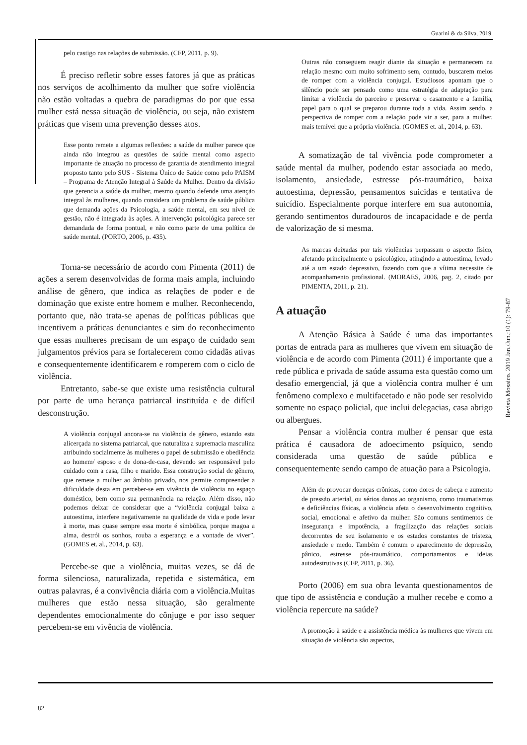Guarini & da Silva, 2019.
pelo castigo nas relações de submissão. (CFP, 2011, p. 9).
É preciso refletir sobre esses fatores já que as práticas nos serviços de acolhimento da mulher que sofre violência não estão voltadas a quebra de paradigmas do por que essa mulher está nessa situação de violência, ou seja, não existem práticas que visem uma prevenção desses atos.
Esse ponto remete a algumas reflexões: a saúde da mulher parece que ainda não integrou as questões de saúde mental como aspecto importante de atuação no processo de garantia de atendimento integral proposto tanto pelo SUS - Sistema Único de Saúde como pelo PAISM – Programa de Atenção Integral à Saúde da Mulher. Dentro da divisão que gerencia a saúde da mulher, mesmo quando defende uma atenção integral às mulheres, quando considera um problema de saúde pública que demanda ações da Psicologia, a saúde mental, em seu nível de gestão, não é integrada às ações. A intervenção psicológica parece ser demandada de forma pontual, e não como parte de uma política de saúde mental. (PORTO, 2006, p. 435).
Torna-se necessário de acordo com Pimenta (2011) de ações a serem desenvolvidas de forma mais ampla, incluindo análise de gênero, que indica as relações de poder e de dominação que existe entre homem e mulher. Reconhecendo, portanto que, não trata-se apenas de políticas públicas que incentivem a práticas denunciantes e sim do reconhecimento que essas mulheres precisam de um espaço de cuidado sem julgamentos prévios para se fortalecerem como cidadãs ativas e consequentemente identificarem e romperem com o ciclo de violência.
Entretanto, sabe-se que existe uma resistência cultural por parte de uma herança patriarcal instituída e de difícil desconstrução.
A violência conjugal ancora-se na violência de gênero, estando esta alicerçada no sistema patriarcal, que naturaliza a supremacia masculina atribuindo socialmente às mulheres o papel de submissão e obediência ao homem/ esposo e de dona-de-casa, devendo ser responsável pelo cuidado com a casa, filho e marido. Essa construção social de gênero, que remete a mulher ao âmbito privado, nos permite compreender a dificuldade desta em perceber-se em vivência de violência no espaço doméstico, bem como sua permanência na relação. Além disso, não podemos deixar de considerar que a “violência conjugal baixa a autoestima, interfere negativamente na qualidade de vida e pode levar à morte, mas quase sempre essa morte é simbólica, porque magoa a alma, destrói os sonhos, rouba a esperança e a vontade de viver”. (GOMES et. al., 2014, p. 63).
Percebe-se que a violência, muitas vezes, se dá de forma silenciosa, naturalizada, repetida e sistemática, em outras palavras, é a convivência diária com a violência.Muitas mulheres que estão nessa situação, são geralmente dependentes emocionalmente do cônjuge e por isso sequer percebem-se em vivência de violência.
Outras não conseguem reagir diante da situação e permanecem na relação mesmo com muito sofrimento sem, contudo, buscarem meios de romper com a violência conjugal. Estudiosos apontam que o silêncio pode ser pensado como uma estratégia de adaptação para limitar a violência do parceiro e preservar o casamento e a família, papel para o qual se preparou durante toda a vida. Assim sendo, a perspectiva de romper com a relação pode vir a ser, para a mulher, mais temível que a própria violência. (GOMES et. al., 2014, p. 63).
A somatização de tal vivência pode comprometer a saúde mental da mulher, podendo estar associada ao medo, isolamento, ansiedade, estresse pós-traumático, baixa autoestima, depressão, pensamentos suicidas e tentativa de suicídio. Especialmente porque interfere em sua autonomia, gerando sentimentos duradouros de incapacidade e de perda de valorização de si mesma.
As marcas deixadas por tais violências perpassam o aspecto físico, afetando principalmente o psicológico, atingindo a autoestima, levado até a um estado depressivo, fazendo com que a vítima necessite de acompanhamento profissional. (MORAES, 2006, pag. 2, citado por PIMENTA, 2011, p. 21).
A atuação
A Atenção Básica à Saúde é uma das importantes portas de entrada para as mulheres que vivem em situação de violência e de acordo com Pimenta (2011) é importante que a rede pública e privada de saúde assuma esta questão como um desafio emergencial, já que a violência contra mulher é um fenômeno complexo e multifacetado e não pode ser resolvido somente no espaço policial, que inclui delegacias, casa abrigo ou albergues.
Pensar a violência contra mulher é pensar que esta prática é causadora de adoecimento psíquico, sendo considerada uma questão de saúde pública e consequentemente sendo campo de atuação para a Psicologia.
Além de provocar doenças crônicas, como dores de cabeça e aumento de pressão arterial, ou sérios danos ao organismo, como traumatismos e deficiências físicas, a violência afeta o desenvolvimento cognitivo, social, emocional e afetivo da mulher. São comuns sentimentos de insegurança e impotência, a fragilização das relações sociais decorrentes de seu isolamento e os estados constantes de tristeza, ansiedade e medo. Também é comum o aparecimento de depressão, pânico, estresse pós-traumático, comportamentos e ideias autodestrutivas (CFP, 2011, p. 36).
Porto (2006) em sua obra levanta questionamentos de que tipo de assistência e condução a mulher recebe e como a violência repercute na saúde?
A promoção à saúde e a assistência médica às mulheres que vivem em situação de violência são aspectos,
Revista Mosaico. 2019 Jan./Jun.;10 (1): 79-87
82